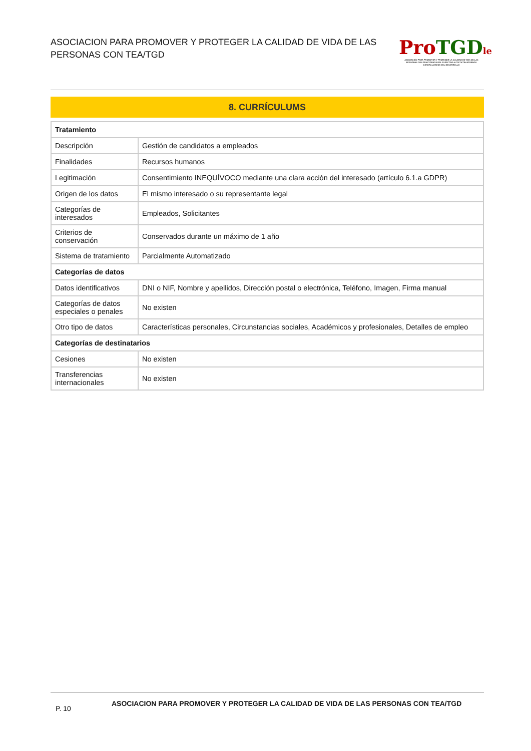ASOCIACION PARA PROMOVER Y PROTEGER LA CALIDAD DE VIDA DE LAS PERSONAS CON TEA/TGD
Pro TGD le
ASOCIACIÓN PARA PROMOVER Y PROTEGER LA CALIDAD DE VIDA DE LAS PERSONAS CON TRASTORNOS DEL ESPECTRO AUTISTA/TRASTORNOS GENERALIZADOS DEL DESARROLLO
8. CURRÍCULUMS
| Tratamiento | |
| --- | --- |
| Descripción | Gestión de candidatos a empleados |
| Finalidades | Recursos humanos |
| Legitimación | Consentimiento INEQUÍVOCO mediante una clara acción del interesado (artículo 6.1.a GDPR) |
| Origen de los datos | El mismo interesado o su representante legal |
| Categorías de interesados | Empleados, Solicitantes |
| Criterios de conservación | Conservados durante un máximo de 1 año |
| Sistema de tratamiento | Parcialmente Automatizado |
| Categorías de datos | |
| Datos identificativos | DNI o NIF, Nombre y apellidos, Dirección postal o electrónica, Teléfono, Imagen, Firma manual |
| Categorías de datos especiales o penales | No existen |
| Otro tipo de datos | Características personales, Circunstancias sociales, Académicos y profesionales, Detalles de empleo |
| Categorías de destinatarios | |
| Cesiones | No existen |
| Transferencias internacionales | No existen |
P. 10
ASOCIACION PARA PROMOVER Y PROTEGER LA CALIDAD DE VIDA DE LAS PERSONAS CON TEA/TGD